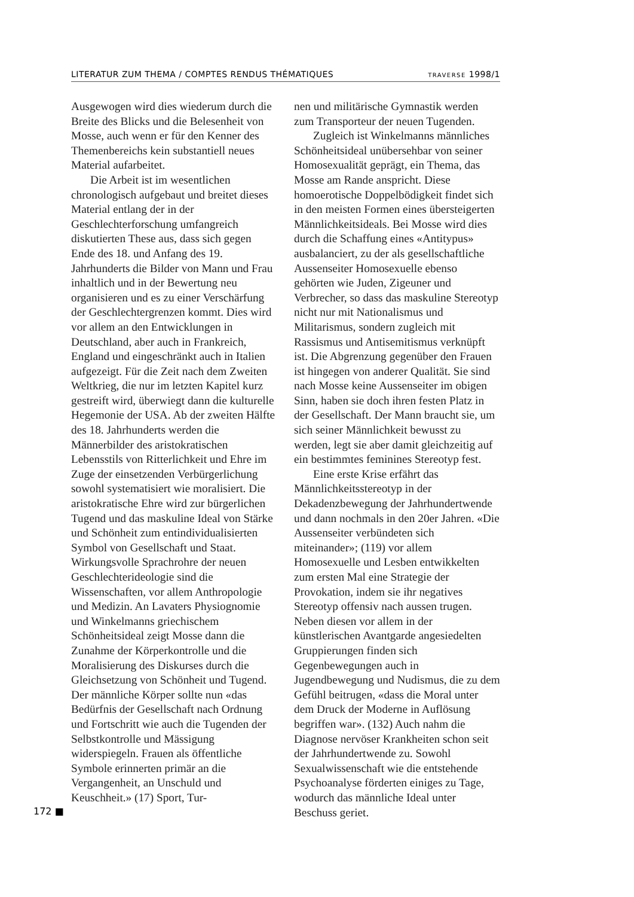LITERATUR ZUM THEMA / COMPTES RENDUS THÉMATIQUES TRAVERSE 1998/1
Ausgewogen wird dies wiederum durch die Breite des Blicks und die Belesenheit von Mosse, auch wenn er für den Kenner des Themenbereichs kein substantiell neues Material aufarbeitet.
Die Arbeit ist im wesentlichen chronologisch aufgebaut und breitet dieses Material entlang der in der Geschlechterforschung umfangreich diskutierten These aus, dass sich gegen Ende des 18. und Anfang des 19. Jahrhunderts die Bilder von Mann und Frau inhaltlich und in der Bewertung neu organisieren und es zu einer Verschärfung der Geschlechtergrenzen kommt. Dies wird vor allem an den Entwicklungen in Deutschland, aber auch in Frankreich, England und eingeschränkt auch in Italien aufgezeigt. Für die Zeit nach dem Zweiten Weltkrieg, die nur im letzten Kapitel kurz gestreift wird, überwiegt dann die kulturelle Hegemonie der USA. Ab der zweiten Hälfte des 18. Jahrhunderts werden die Männerbilder des aristokratischen Lebensstils von Ritterlichkeit und Ehre im Zuge der einsetzenden Verbürgerlichung sowohl systematisiert wie moralisiert. Die aristokratische Ehre wird zur bürgerlichen Tugend und das maskuline Ideal von Stärke und Schönheit zum entindividualisierten Symbol von Gesellschaft und Staat. Wirkungsvolle Sprachrohre der neuen Geschlechterideologie sind die Wissenschaften, vor allem Anthropologie und Medizin. An Lavaters Physiognomie und Winkelmanns griechischem Schönheitsideal zeigt Mosse dann die Zunahme der Körperkontrolle und die Moralisierung des Diskurses durch die Gleichsetzung von Schönheit und Tugend. Der männliche Körper sollte nun «das Bedürfnis der Gesellschaft nach Ordnung und Fortschritt wie auch die Tugenden der Selbstkontrolle und Mässigung widerspiegeln. Frauen als öffentliche Symbole erinnerten primär an die Vergangenheit, an Unschuld und Keuschheit.» (17) Sport, Tur-
nen und militärische Gymnastik werden zum Transporteur der neuen Tugenden.
Zugleich ist Winkelmanns männliches Schönheitsideal unübersehbar von seiner Homosexualität geprägt, ein Thema, das Mosse am Rande anspricht. Diese homoerotische Doppelbödigkeit findet sich in den meisten Formen eines übersteigerten Männlichkeitsideals. Bei Mosse wird dies durch die Schaffung eines «Antitypus» ausbalanciert, zu der als gesellschaftliche Aussenseiter Homosexuelle ebenso gehörten wie Juden, Zigeuner und Verbrecher, so dass das maskuline Stereotyp nicht nur mit Nationalismus und Militarismus, sondern zugleich mit Rassismus und Antisemitismus verknüpft ist. Die Abgrenzung gegenüber den Frauen ist hingegen von anderer Qualität. Sie sind nach Mosse keine Aussenseiter im obigen Sinn, haben sie doch ihren festen Platz in der Gesellschaft. Der Mann braucht sie, um sich seiner Männlichkeit bewusst zu werden, legt sie aber damit gleichzeitig auf ein bestimmtes feminines Stereotyp fest.
Eine erste Krise erfährt das Männlichkeitsstereotyp in der Dekadenzbewegung der Jahrhundertwende und dann nochmals in den 20er Jahren. «Die Aussenseiter verbündeten sich miteinander»; (119) vor allem Homosexuelle und Lesben entwikkelten zum ersten Mal eine Strategie der Provokation, indem sie ihr negatives Stereotyp offensiv nach aussen trugen. Neben diesen vor allem in der künstlerischen Avantgarde angesiedelten Gruppierungen finden sich Gegenbewegungen auch in Jugendbewegung und Nudismus, die zu dem Gefühl beitrugen, «dass die Moral unter dem Druck der Moderne in Auflösung begriffen war». (132) Auch nahm die Diagnose nervöser Krankheiten schon seit der Jahrhundertwende zu. Sowohl Sexualwissenschaft wie die entstehende Psychoanalyse förderten einiges zu Tage, wodurch das männliche Ideal unter Beschuss geriet.
172 ■